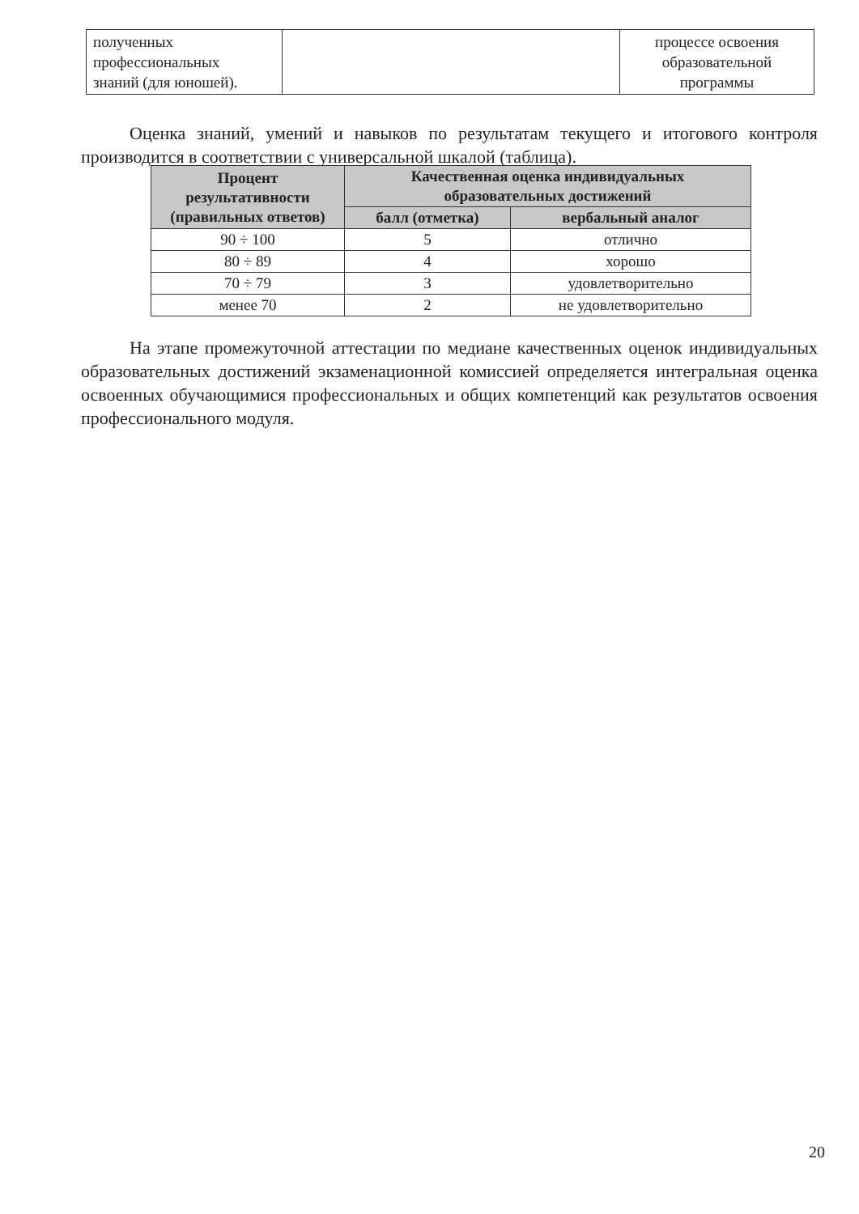| полученных профессиональных знаний (для юношей). | | процессе освоения образовательной программы |
Оценка знаний, умений и навыков по результатам текущего и итогового контроля производится в соответствии с универсальной шкалой (таблица).
| Процент результативности (правильных ответов) | Качественная оценка индивидуальных образовательных достижений | |
| --- | --- | --- |
| | балл (отметка) | вербальный аналог |
| 90 ÷ 100 | 5 | отлично |
| 80 ÷ 89 | 4 | хорошо |
| 70 ÷ 79 | 3 | удовлетворительно |
| менее 70 | 2 | не удовлетворительно |
На этапе промежуточной аттестации по медиане качественных оценок индивидуальных образовательных достижений экзаменационной комиссией определяется интегральная оценка освоенных обучающимися профессиональных и общих компетенций как результатов освоения профессионального модуля.
20